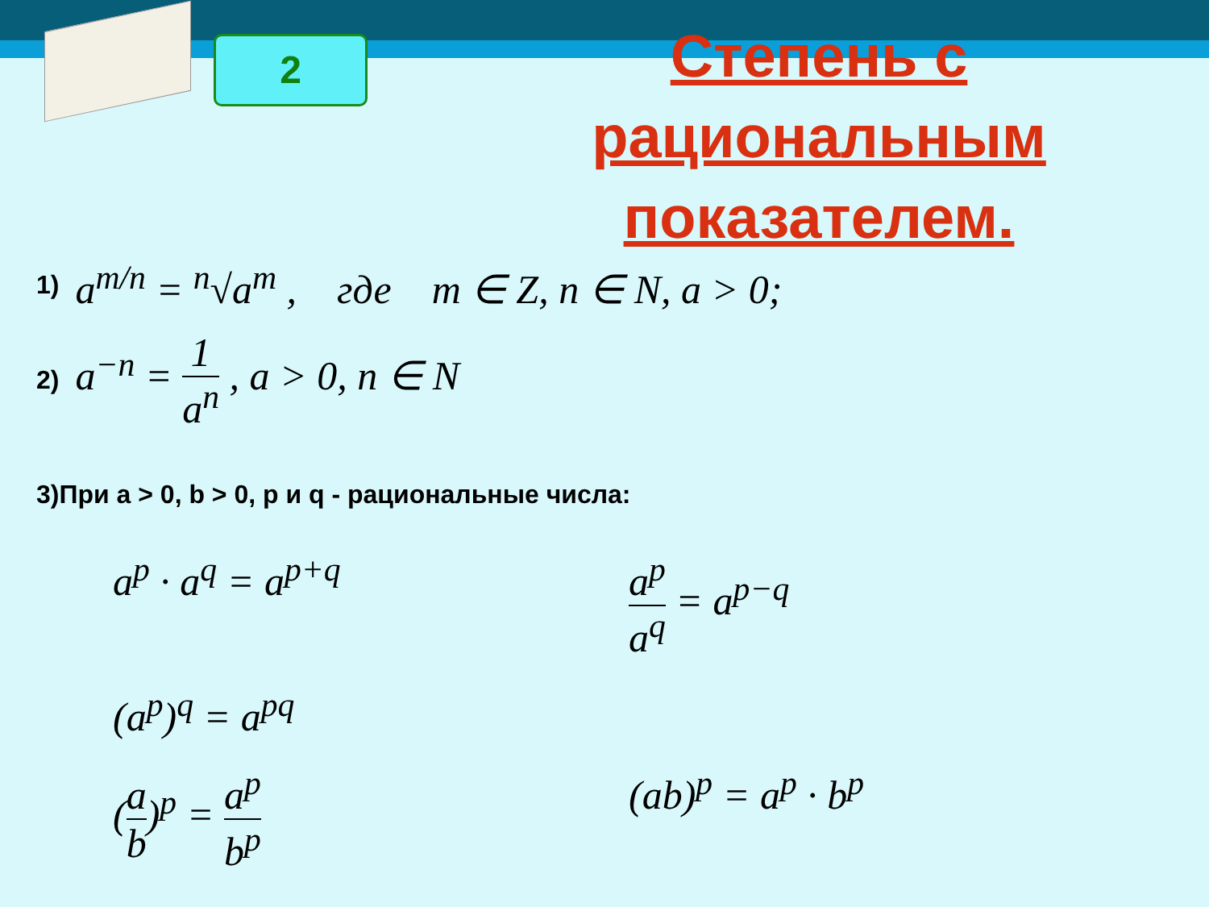2
Степень с рациональным показателем.
1) a<sup>m/n</sup> = <sup>n</sup>√a<sup>m</sup> , где m ∈ Z, n ∈ N, a > 0;
2) a<sup>−n</sup> = 1 a<sup>n</sup> , a > 0, n ∈ N
3)При a > 0, b > 0, p и q - рациональные числа:
a<sup>p</sup> · a<sup>q</sup> = a<sup>p+q</sup>
a<sup>p</sup> a<sup>q</sup> = a<sup>p−q</sup>
(a<sup>p</sup>)<sup>q</sup> = a<sup>pq</sup>
(a b)<sup>p</sup> = a<sup>p</sup> b<sup>p</sup>
(ab)<sup>p</sup> = a<sup>p</sup> · b<sup>p</sup>